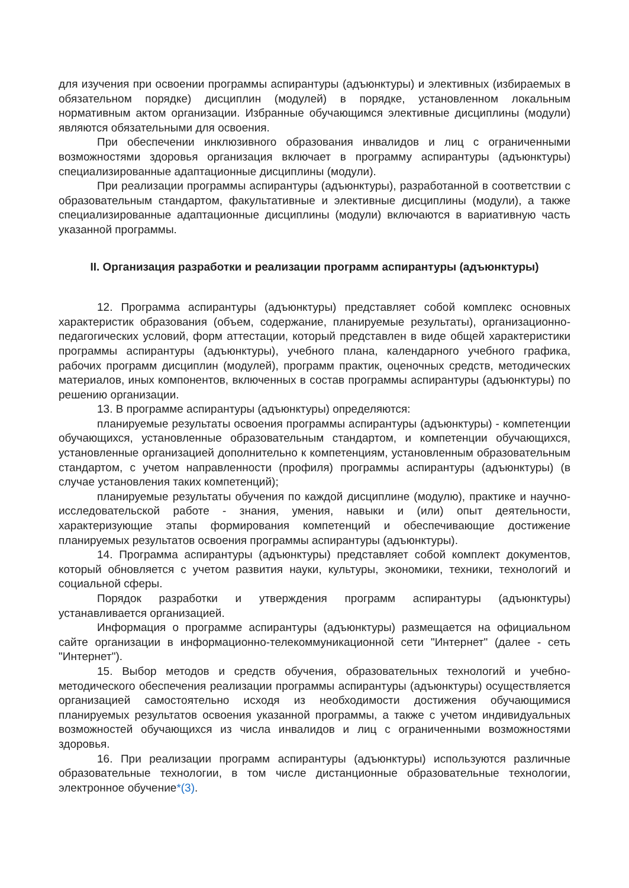для изучения при освоении программы аспирантуры (адъюнктуры) и элективных (избираемых в обязательном порядке) дисциплин (модулей) в порядке, установленном локальным нормативным актом организации. Избранные обучающимся элективные дисциплины (модули) являются обязательными для освоения.
При обеспечении инклюзивного образования инвалидов и лиц с ограниченными возможностями здоровья организация включает в программу аспирантуры (адъюнктуры) специализированные адаптационные дисциплины (модули).
При реализации программы аспирантуры (адъюнктуры), разработанной в соответствии с образовательным стандартом, факультативные и элективные дисциплины (модули), а также специализированные адаптационные дисциплины (модули) включаются в вариативную часть указанной программы.
II. Организация разработки и реализации программ аспирантуры (адъюнктуры)
12. Программа аспирантуры (адъюнктуры) представляет собой комплекс основных характеристик образования (объем, содержание, планируемые результаты), организационно-педагогических условий, форм аттестации, который представлен в виде общей характеристики программы аспирантуры (адъюнктуры), учебного плана, календарного учебного графика, рабочих программ дисциплин (модулей), программ практик, оценочных средств, методических материалов, иных компонентов, включенных в состав программы аспирантуры (адъюнктуры) по решению организации.
13. В программе аспирантуры (адъюнктуры) определяются:
планируемые результаты освоения программы аспирантуры (адъюнктуры) - компетенции обучающихся, установленные образовательным стандартом, и компетенции обучающихся, установленные организацией дополнительно к компетенциям, установленным образовательным стандартом, с учетом направленности (профиля) программы аспирантуры (адъюнктуры) (в случае установления таких компетенций);
планируемые результаты обучения по каждой дисциплине (модулю), практике и научно-исследовательской работе - знания, умения, навыки и (или) опыт деятельности, характеризующие этапы формирования компетенций и обеспечивающие достижение планируемых результатов освоения программы аспирантуры (адъюнктуры).
14. Программа аспирантуры (адъюнктуры) представляет собой комплект документов, который обновляется с учетом развития науки, культуры, экономики, техники, технологий и социальной сферы.
Порядок разработки и утверждения программ аспирантуры (адъюнктуры) устанавливается организацией.
Информация о программе аспирантуры (адъюнктуры) размещается на официальном сайте организации в информационно-телекоммуникационной сети "Интернет" (далее - сеть "Интернет").
15. Выбор методов и средств обучения, образовательных технологий и учебно-методического обеспечения реализации программы аспирантуры (адъюнктуры) осуществляется организацией самостоятельно исходя из необходимости достижения обучающимися планируемых результатов освоения указанной программы, а также с учетом индивидуальных возможностей обучающихся из числа инвалидов и лиц с ограниченными возможностями здоровья.
16. При реализации программ аспирантуры (адъюнктуры) используются различные образовательные технологии, в том числе дистанционные образовательные технологии, электронное обучение*(3).